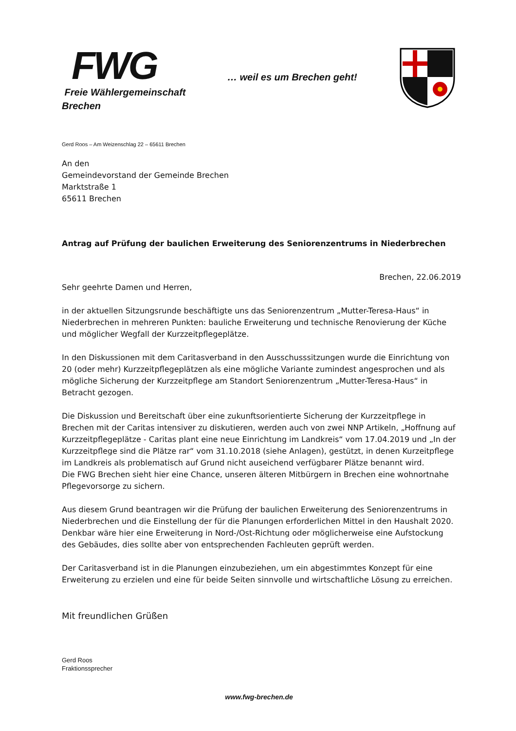FWG
Freie Wählergemeinschaft
Brechen
… weil es um Brechen geht!
Gerd Roos – Am Weizenschlag 22 – 65611 Brechen
An den
Gemeindevorstand der Gemeinde Brechen
Marktstraße 1
65611 Brechen
Antrag auf Prüfung der baulichen Erweiterung des Seniorenzentrums in Niederbrechen
Brechen, 22.06.2019
Sehr geehrte Damen und Herren,
in der aktuellen Sitzungsrunde beschäftigte uns das Seniorenzentrum „Mutter-Teresa-Haus“ in Niederbrechen in mehreren Punkten: bauliche Erweiterung und technische Renovierung der Küche und möglicher Wegfall der Kurzzeitpflegeplätze.
In den Diskussionen mit dem Caritasverband in den Ausschusssitzungen wurde die Einrichtung von 20 (oder mehr) Kurzzeitpflegeplätzen als eine mögliche Variante zumindest angesprochen und als mögliche Sicherung der Kurzzeitpflege am Standort Seniorenzentrum „Mutter-Teresa-Haus“ in Betracht gezogen.
Die Diskussion und Bereitschaft über eine zukunftsorientierte Sicherung der Kurzzeitpflege in Brechen mit der Caritas intensiver zu diskutieren, werden auch von zwei NNP Artikeln, „Hoffnung auf Kurzzeitpflegeplätze - Caritas plant eine neue Einrichtung im Landkreis“ vom 17.04.2019 und „In der Kurzzeitpflege sind die Plätze rar“ vom 31.10.2018 (siehe Anlagen), gestützt, in denen Kurzeitpflege im Landkreis als problematisch auf Grund nicht auseichend verfügbarer Plätze benannt wird.
Die FWG Brechen sieht hier eine Chance, unseren älteren Mitbürgern in Brechen eine wohnortnahe Pflegevorsorge zu sichern.
Aus diesem Grund beantragen wir die Prüfung der baulichen Erweiterung des Seniorenzentrums in Niederbrechen und die Einstellung der für die Planungen erforderlichen Mittel in den Haushalt 2020. Denkbar wäre hier eine Erweiterung in Nord-/Ost-Richtung oder möglicherweise eine Aufstockung des Gebäudes, dies sollte aber von entsprechenden Fachleuten geprüft werden.
Der Caritasverband ist in die Planungen einzubeziehen, um ein abgestimmtes Konzept für eine Erweiterung zu erzielen und eine für beide Seiten sinnvolle und wirtschaftliche Lösung zu erreichen.
Mit freundlichen Grüßen
Gerd Roos
Fraktionssprecher
www.fwg-brechen.de